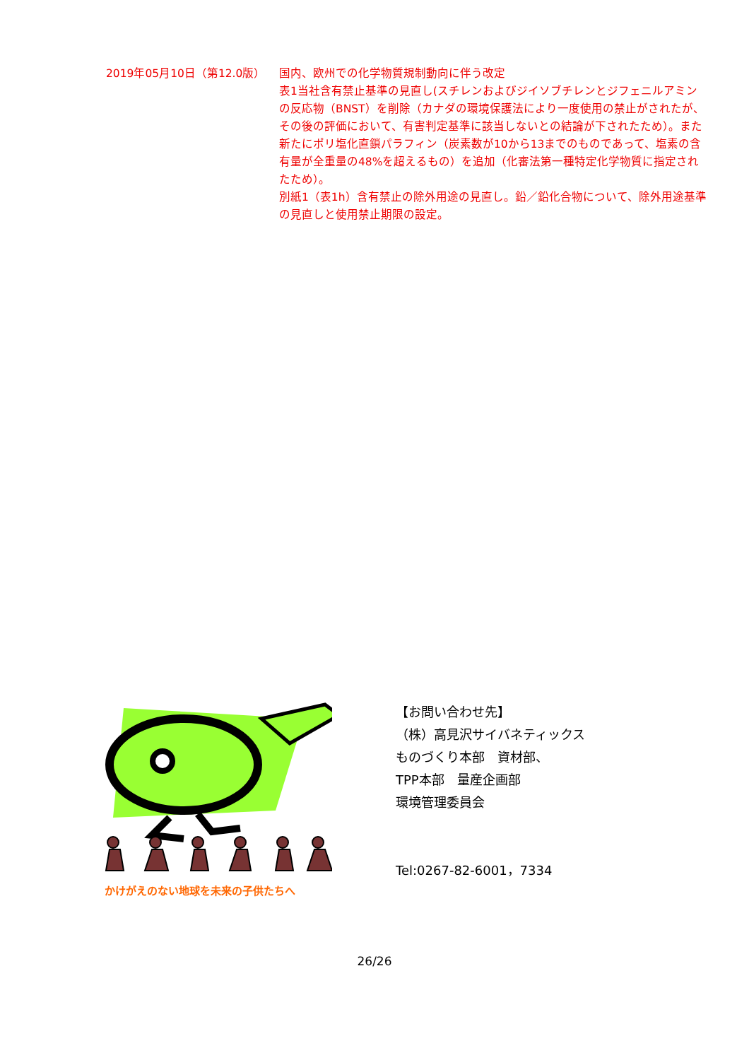2019年05月10日（第12.0版） 国内、欧州での化学物質規制動向に伴う改定
表1当社含有禁止基準の見直し(スチレンおよびジイソブチレンとジフェニルアミンの反応物（BNST）を削除（カナダの環境保護法により一度使用の禁止がされたが、その後の評価において、有害判定基準に該当しないとの結論が下されたため）。また新たにポリ塩化直鎖パラフィン（炭素数が10から13までのものであって、塩素の含有量が全重量の48%を超えるもの）を追加（化審法第一種特定化学物質に指定されたため）。
別紙1（表1h）含有禁止の除外用途の見直し。鉛／鉛化合物について、除外用途基準の見直しと使用禁止期限の設定。
かけがえのない地球を未来の子供たちへ
【お問い合わせ先】
（株）高見沢サイバネティックス
ものづくり本部　資材部、
TPP本部　量産企画部
環境管理委員会
Tel:0267-82-6001，7334
26/26